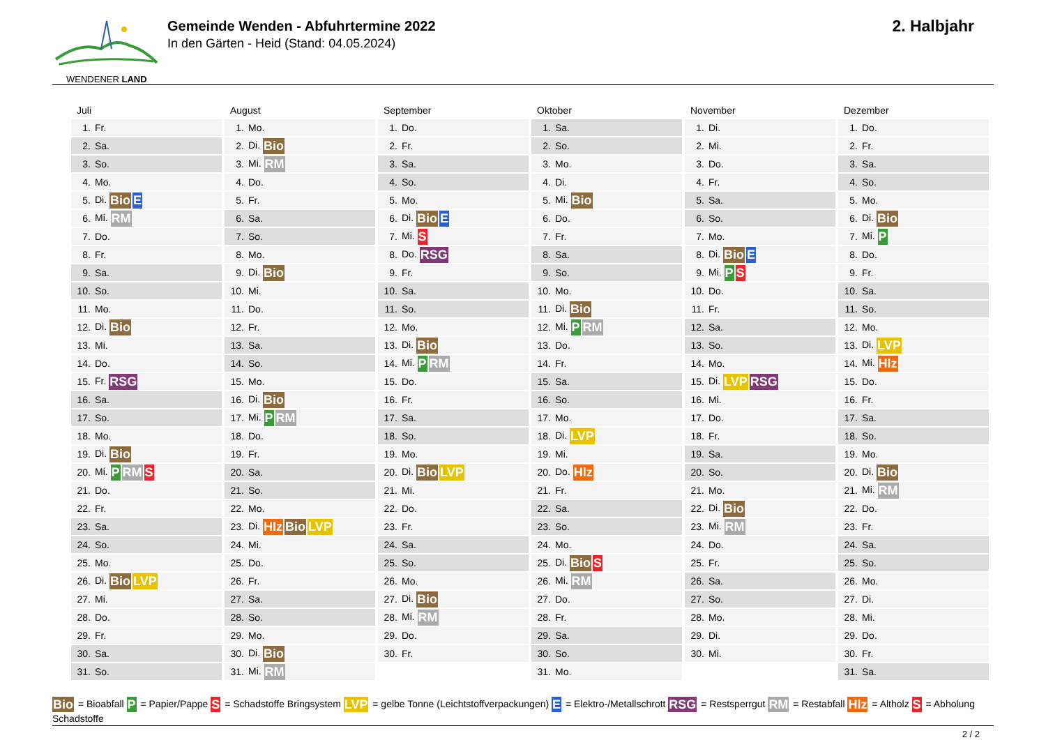WENDENER LAND
Gemeinde Wenden - Abfuhrtermine 2022
In den Gärten - Heid (Stand: 04.05.2024)
2. Halbjahr
Juli
| 1. | Fr. |
| 2. | Sa. |
| 3. | So. |
| 4. | Mo. |
| 5. | Di. Bio E |
| 6. | Mi. RM |
| 7. | Do. |
| 8. | Fr. |
| 9. | Sa. |
| 10. | So. |
| 11. | Mo. |
| 12. | Di. Bio |
| 13. | Mi. |
| 14. | Do. |
| 15. | Fr. RSG |
| 16. | Sa. |
| 17. | So. |
| 18. | Mo. |
| 19. | Di. Bio |
| 20. | Mi. P RM S |
| 21. | Do. |
| 22. | Fr. |
| 23. | Sa. |
| 24. | So. |
| 25. | Mo. |
| 26. | Di. Bio LVP |
| 27. | Mi. |
| 28. | Do. |
| 29. | Fr. |
| 30. | Sa. |
| 31. | So. |
August
| 1. | Mo. |
| 2. | Di. Bio |
| 3. | Mi. RM |
| 4. | Do. |
| 5. | Fr. |
| 6. | Sa. |
| 7. | So. |
| 8. | Mo. |
| 9. | Di. Bio |
| 10. | Mi. |
| 11. | Do. |
| 12. | Fr. |
| 13. | Sa. |
| 14. | So. |
| 15. | Mo. |
| 16. | Di. Bio |
| 17. | Mi. P RM |
| 18. | Do. |
| 19. | Fr. |
| 20. | Sa. |
| 21. | So. |
| 22. | Mo. |
| 23. | Di. Hlz Bio LVP |
| 24. | Mi. |
| 25. | Do. |
| 26. | Fr. |
| 27. | Sa. |
| 28. | So. |
| 29. | Mo. |
| 30. | Di. Bio |
| 31. | Mi. RM |
September
| 1. | Do. |
| 2. | Fr. |
| 3. | Sa. |
| 4. | So. |
| 5. | Mo. |
| 6. | Di. Bio E |
| 7. | Mi. S |
| 8. | Do. RSG |
| 9. | Fr. |
| 10. | Sa. |
| 11. | So. |
| 12. | Mo. |
| 13. | Di. Bio |
| 14. | Mi. P RM |
| 15. | Do. |
| 16. | Fr. |
| 17. | Sa. |
| 18. | So. |
| 19. | Mo. |
| 20. | Di. Bio LVP |
| 21. | Mi. |
| 22. | Do. |
| 23. | Fr. |
| 24. | Sa. |
| 25. | So. |
| 26. | Mo. |
| 27. | Di. Bio |
| 28. | Mi. RM |
| 29. | Do. |
| 30. | Fr. |
Oktober
| 1. | Sa. |
| 2. | So. |
| 3. | Mo. |
| 4. | Di. |
| 5. | Mi. Bio |
| 6. | Do. |
| 7. | Fr. |
| 8. | Sa. |
| 9. | So. |
| 10. | Mo. |
| 11. | Di. Bio |
| 12. | Mi. P RM |
| 13. | Do. |
| 14. | Fr. |
| 15. | Sa. |
| 16. | So. |
| 17. | Mo. |
| 18. | Di. LVP |
| 19. | Mi. |
| 20. | Do. Hlz |
| 21. | Fr. |
| 22. | Sa. |
| 23. | So. |
| 24. | Mo. |
| 25. | Di. Bio S |
| 26. | Mi. RM |
| 27. | Do. |
| 28. | Fr. |
| 29. | Sa. |
| 30. | So. |
| 31. | Mo. |
November
| 1. | Di. |
| 2. | Mi. |
| 3. | Do. |
| 4. | Fr. |
| 5. | Sa. |
| 6. | So. |
| 7. | Mo. |
| 8. | Di. Bio E |
| 9. | Mi. P S |
| 10. | Do. |
| 11. | Fr. |
| 12. | Sa. |
| 13. | So. |
| 14. | Mo. |
| 15. | Di. LVP RSG |
| 16. | Mi. |
| 17. | Do. |
| 18. | Fr. |
| 19. | Sa. |
| 20. | So. |
| 21. | Mo. |
| 22. | Di. Bio |
| 23. | Mi. RM |
| 24. | Do. |
| 25. | Fr. |
| 26. | Sa. |
| 27. | So. |
| 28. | Mo. |
| 29. | Di. |
| 30. | Mi. |
Dezember
| 1. | Do. |
| 2. | Fr. |
| 3. | Sa. |
| 4. | So. |
| 5. | Mo. |
| 6. | Di. Bio |
| 7. | Mi. P |
| 8. | Do. |
| 9. | Fr. |
| 10. | Sa. |
| 11. | So. |
| 12. | Mo. |
| 13. | Di. LVP |
| 14. | Mi. Hlz |
| 15. | Do. |
| 16. | Fr. |
| 17. | Sa. |
| 18. | So. |
| 19. | Mo. |
| 20. | Di. Bio |
| 21. | Mi. RM |
| 22. | Do. |
| 23. | Fr. |
| 24. | Sa. |
| 25. | So. |
| 26. | Mo. |
| 27. | Di. |
| 28. | Mi. |
| 29. | Do. |
| 30. | Fr. |
| 31. | Sa. |
Bio = Bioabfall P = Papier/Pappe S = Schadstoffe Bringsystem LVP = gelbe Tonne (Leichtstoffverpackungen) E = Elektro-/Metallschrott RSG = Restsperrgut RM = Restabfall Hlz = Altholz S = Abholung Schadstoffe
2 / 2